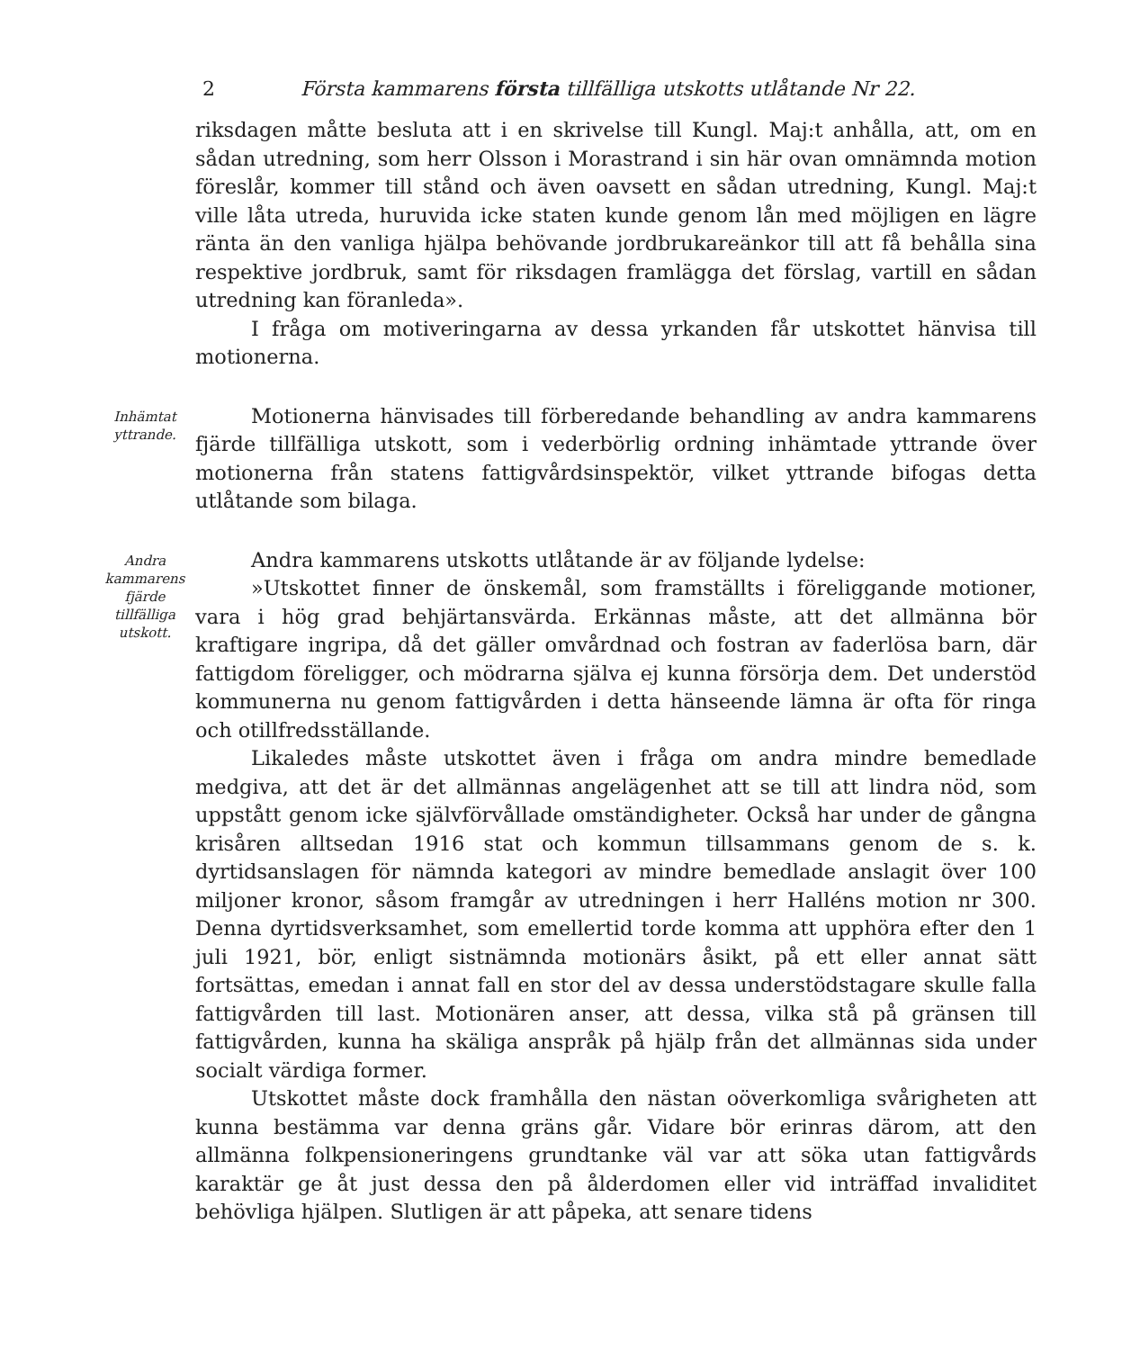2 Första kammarens första tillfälliga utskotts utlåtande Nr 22.
riksdagen måtte besluta att i en skrivelse till Kungl. Maj:t anhålla, att, om en sådan utredning, som herr Olsson i Morastrand i sin här ovan omnämnda motion föreslår, kommer till stånd och även oavsett en sådan utredning, Kungl. Maj:t ville låta utreda, huruvida icke staten kunde genom lån med möjligen en lägre ränta än den vanliga hjälpa behövande jordbrukareänkor till att få behålla sina respektive jordbruk, samt för riksdagen framlägga det förslag, vartill en sådan utredning kan föranleda».
I fråga om motiveringarna av dessa yrkanden får utskottet hänvisa till motionerna.
Inhämtat yttrande.
Motionerna hänvisades till förberedande behandling av andra kammarens fjärde tillfälliga utskott, som i vederbörlig ordning inhämtade yttrande över motionerna från statens fattigvårdsinspektör, vilket yttrande bifogas detta utlåtande som bilaga.
Andra kammarens fjärde tillfälliga utskott.
Andra kammarens utskotts utlåtande är av följande lydelse:
»Utskottet finner de önskemål, som framställts i föreliggande motioner, vara i hög grad behjärtansvärda. Erkännas måste, att det allmänna bör kraftigare ingripa, då det gäller omvårdnad och fostran av faderlösa barn, där fattigdom föreligger, och mödrarna själva ej kunna försörja dem. Det understöd kommunerna nu genom fattigvården i detta hänseende lämna är ofta för ringa och otillfredsställande.
Likaledes måste utskottet även i fråga om andra mindre bemedlade medgiva, att det är det allmännas angelägenhet att se till att lindra nöd, som uppstått genom icke självförvållade omständigheter. Också har under de gångna krisåren alltsedan 1916 stat och kommun tillsammans genom de s. k. dyrtidsanslagen för nämnda kategori av mindre bemedlade anslagit över 100 miljoner kronor, såsom framgår av utredningen i herr Halléns motion nr 300. Denna dyrtidsverksamhet, som emellertid torde komma att upphöra efter den 1 juli 1921, bör, enligt sistnämnda motionärs åsikt, på ett eller annat sätt fortsättas, emedan i annat fall en stor del av dessa understödstagare skulle falla fattigvården till last. Motionären anser, att dessa, vilka stå på gränsen till fattigvården, kunna ha skäliga anspråk på hjälp från det allmännas sida under socialt värdiga former.
Utskottet måste dock framhålla den nästan oöverkomliga svårigheten att kunna bestämma var denna gräns går. Vidare bör erinras därom, att den allmänna folkpensioneringens grundtanke väl var att söka utan fattigvårds karaktär ge åt just dessa den på ålderdomen eller vid inträffad invaliditet behövliga hjälpen. Slutligen är att påpeka, att senare tidens